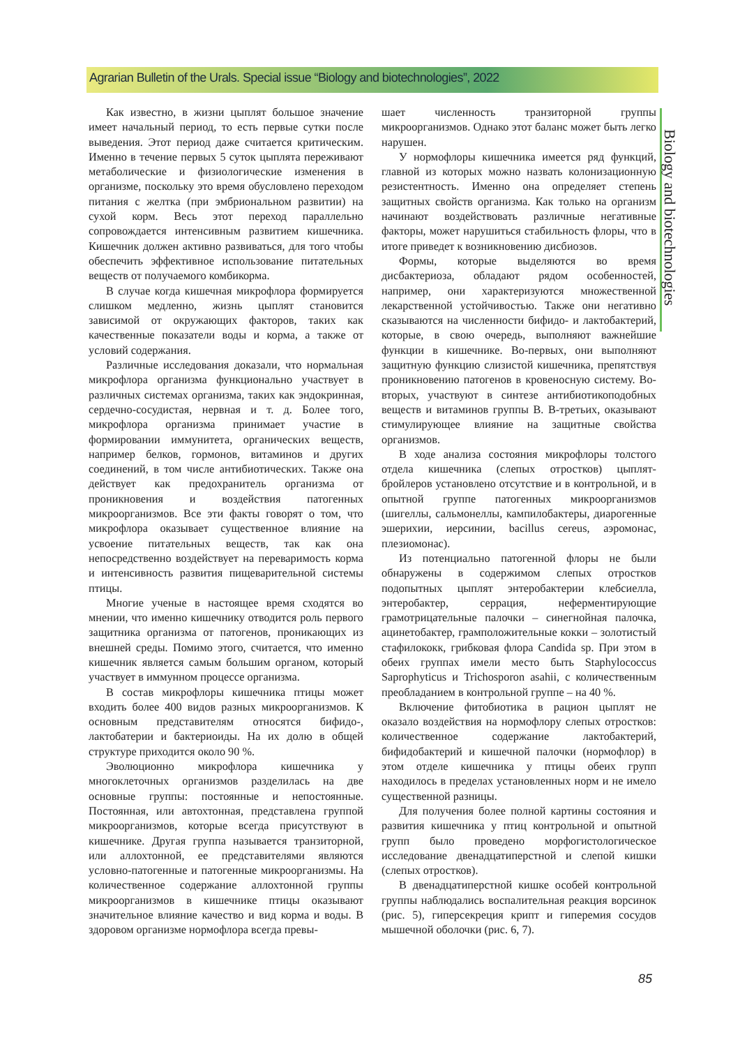Agrarian Bulletin of the Urals. Special issue “Biology and biotechnologies”, 2022
Biology and biotechnologies
Как известно, в жизни цыплят большое значение имеет начальный период, то есть первые сутки после выведения. Этот период даже считается критическим. Именно в течение первых 5 суток цыплята переживают метаболические и физиологические изменения в организме, поскольку это время обусловлено переходом питания с желтка (при эмбриональном развитии) на сухой корм. Весь этот переход параллельно сопровождается интенсивным развитием кишечника. Кишечник должен активно развиваться, для того чтобы обеспечить эффективное использование питательных веществ от получаемого комбикорма.
В случае когда кишечная микрофлора формируется слишком медленно, жизнь цыплят становится зависимой от окружающих факторов, таких как качественные показатели воды и корма, а также от условий содержания.
Различные исследования доказали, что нормальная микрофлора организма функционально участвует в различных системах организма, таких как эндокринная, сердечно-сосудистая, нервная и т. д. Более того, микрофлора организма принимает участие в формировании иммунитета, органических веществ, например белков, гормонов, витаминов и других соединений, в том числе антибиотических. Также она действует как предохранитель организма от проникновения и воздействия патогенных микроорганизмов. Все эти факты говорят о том, что микрофлора оказывает существенное влияние на усвоение питательных веществ, так как она непосредственно воздействует на переваримость корма и интенсивность развития пищеварительной системы птицы.
Многие ученые в настоящее время сходятся во мнении, что именно кишечнику отводится роль первого защитника организма от патогенов, проникающих из внешней среды. Помимо этого, считается, что именно кишечник является самым большим органом, который участвует в иммунном процессе организма.
В состав микрофлоры кишечника птицы может входить более 400 видов разных микроорганизмов. К основным представителям относятся бифидо-, лактобатерии и бактериоиды. На их долю в общей структуре приходится около 90 %.
Эволюционно микрофлора кишечника у многоклеточных организмов разделилась на две основные группы: постоянные и непостоянные. Постоянная, или автохтонная, представлена группой микроорганизмов, которые всегда присутствуют в кишечнике. Другая группа называется транзиторной, или аллохтонной, ее представителями являются условно-патогенные и патогенные микроорганизмы. На количественное содержание аллохтонной группы микроорганизмов в кишечнике птицы оказывают значительное влияние качество и вид корма и воды. В здоровом организме нормофлора всегда превы-
шает численность транзиторной группы микроорганизмов. Однако этот баланс может быть легко нарушен.
У нормофлоры кишечника имеется ряд функций, главной из которых можно назвать колонизационную резистентность. Именно она определяет степень защитных свойств организма. Как только на организм начинают воздействовать различные негативные факторы, может нарушиться стабильность флоры, что в итоге приведет к возникновению дисбиозов.
Формы, которые выделяются во время дисбактериоза, обладают рядом особенностей, например, они характеризуются множественной лекарственной устойчивостью. Также они негативно сказываются на численности бифидо- и лактобактерий, которые, в свою очередь, выполняют важнейшие функции в кишечнике. Во-первых, они выполняют защитную функцию слизистой кишечника, препятствуя проникновению патогенов в кровеносную систему. Во-вторых, участвуют в синтезе антибиотикоподобных веществ и витаминов группы B. В-третьих, оказывают стимулирующее влияние на защитные свойства организмов.
В ходе анализа состояния микрофлоры толстого отдела кишечника (слепых отростков) цыплят-бройлеров установлено отсутствие и в контрольной, и в опытной группе патогенных микроорганизмов (шигеллы, сальмонеллы, кампилобактеры, диарогенные эшерихии, иерсинии, bacillus cereus, аэромонас, плезиомонас).
Из потенциально патогенной флоры не были обнаружены в содержимом слепых отростков подопытных цыплят энтеробактерии клебсиелла, энтеробактер, серрация, неферментирующие грамотрицательные палочки – синегнойная палочка, ацинетобактер, грамположительные кокки – золотистый стафилококк, грибковая флора Candida sp. При этом в обеих группах имели место быть Staphylococcus Saprophyticus и Trichosporon asahii, с количественным преобладанием в контрольной группе – на 40 %.
Включение фитобиотика в рацион цыплят не оказало воздействия на нормофлору слепых отростков: количественное содержание лактобактерий, бифидобактерий и кишечной палочки (нормофлор) в этом отделе кишечника у птицы обеих групп находилось в пределах установленных норм и не имело существенной разницы.
Для получения более полной картины состояния и развития кишечника у птиц контрольной и опытной групп было проведено морфогистологическое исследование двенадцатиперстной и слепой кишки (слепых отростков).
В двенадцатиперстной кишке особей контрольной группы наблюдались воспалительная реакция ворсинок (рис. 5), гиперсекреция крипт и гиперемия сосудов мышечной оболочки (рис. 6, 7).
85